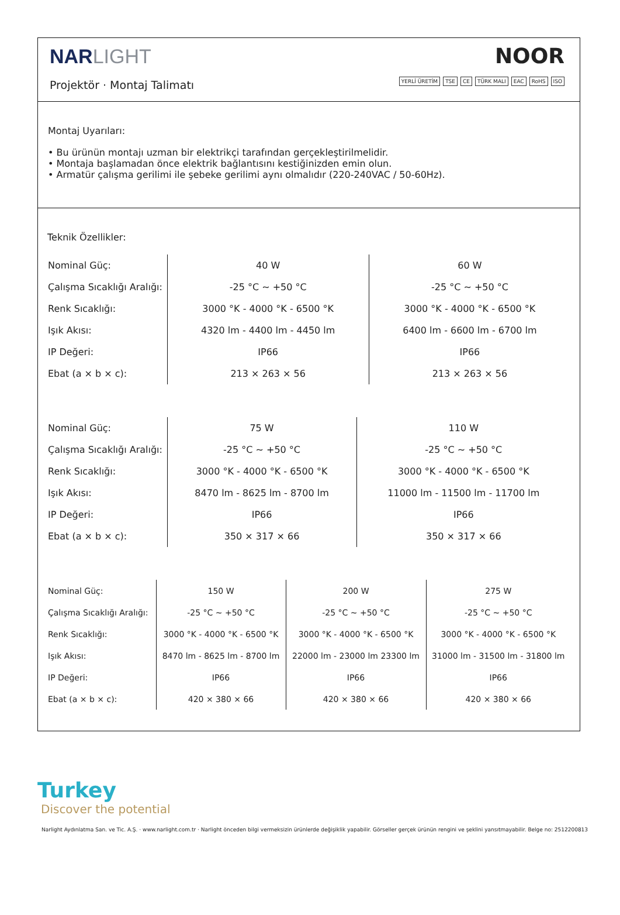NAR LIGHT
Projektör · Montaj Talimatı
NOOR
YERLİ ÜRETİM TSE CE TÜRK MALI EAC RoHS ISO
Montaj Uyarıları:
• Bu ürünün montajı uzman bir elektrikçi tarafından gerçekleştirilmelidir.
• Montaja başlamadan önce elektrik bağlantısını kestiğinizden emin olun.
• Armatür çalışma gerilimi ile şebeke gerilimi aynı olmalıdır (220-240VAC / 50-60Hz).
Teknik Özellikler:
| Nominal Güç: | 40 W | 60 W |
| Çalışma Sıcaklığı Aralığı: | -25 °C ~ +50 °C | -25 °C ~ +50 °C |
| Renk Sıcaklığı: | 3000 °K - 4000 °K - 6500 °K | 3000 °K - 4000 °K - 6500 °K |
| Işık Akısı: | 4320 lm - 4400 lm - 4450 lm | 6400 lm - 6600 lm - 6700 lm |
| IP Değeri: | IP66 | IP66 |
| Ebat (a × b × c): | 213 × 263 × 56 | 213 × 263 × 56 |
| Nominal Güç: | 75 W | 110 W |
| Çalışma Sıcaklığı Aralığı: | -25 °C ~ +50 °C | -25 °C ~ +50 °C |
| Renk Sıcaklığı: | 3000 °K - 4000 °K - 6500 °K | 3000 °K - 4000 °K - 6500 °K |
| Işık Akısı: | 8470 lm - 8625 lm - 8700 lm | 11000 lm - 11500 lm - 11700 lm |
| IP Değeri: | IP66 | IP66 |
| Ebat (a × b × c): | 350 × 317 × 66 | 350 × 317 × 66 |
| Nominal Güç: | 150 W | 200 W | 275 W |
| Çalışma Sıcaklığı Aralığı: | -25 °C ~ +50 °C | -25 °C ~ +50 °C | -25 °C ~ +50 °C |
| Renk Sıcaklığı: | 3000 °K - 4000 °K - 6500 °K | 3000 °K - 4000 °K - 6500 °K | 3000 °K - 4000 °K - 6500 °K |
| Işık Akısı: | 8470 lm - 8625 lm - 8700 lm | 22000 lm - 23000 lm 23300 lm | 31000 lm - 31500 lm - 31800 lm |
| IP Değeri: | IP66 | IP66 | IP66 |
| Ebat (a × b × c): | 420 × 380 × 66 | 420 × 380 × 66 | 420 × 380 × 66 |
Turkey
Discover the potential
Narlight Aydınlatma San. ve Tic. A.Ş. · www.narlight.com.tr · Narlight önceden bilgi vermeksizin ürünlerde değişiklik yapabilir. Görseller gerçek ürünün rengini ve şeklini yansıtmayabilir. Belge no: 2512200813